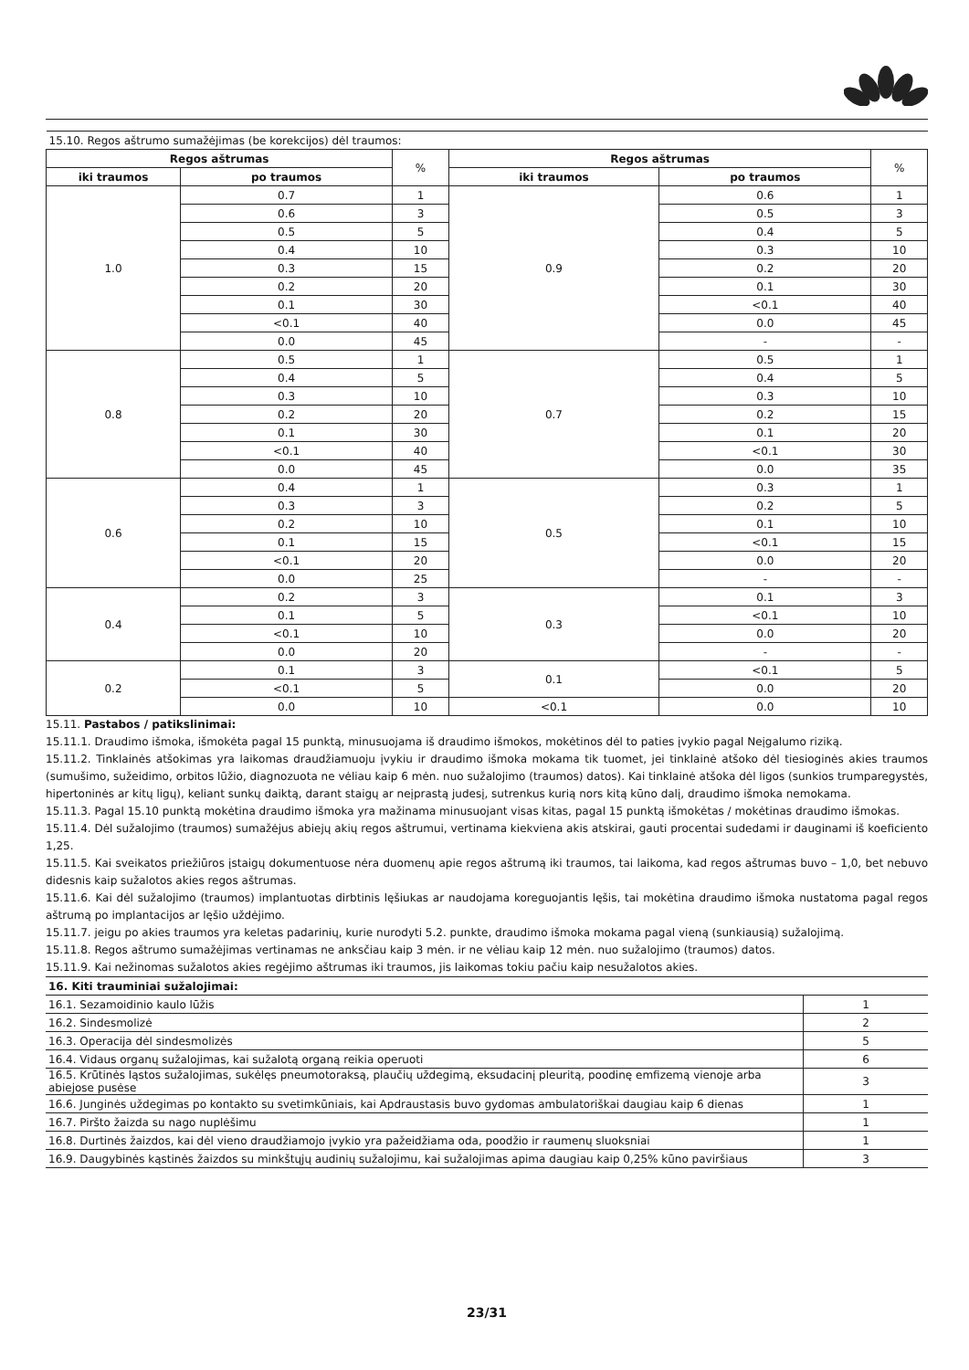| 15.10. Regos aštrumo sumažėjimas (be korekcijos) dėl traumos: | | | | | |
| Regos aštrumas | | % | Regos aštrumas | | % |
| iki traumos | po traumos | | iki traumos | po traumos | |
| 1.0 | 0.7 | 1 | 0.9 | 0.6 | 1 |
| | 0.6 | 3 | | 0.5 | 3 |
| | 0.5 | 5 | | 0.4 | 5 |
| | 0.4 | 10 | | 0.3 | 10 |
| | 0.3 | 15 | | 0.2 | 20 |
| | 0.2 | 20 | | 0.1 | 30 |
| | 0.1 | 30 | | <0.1 | 40 |
| | <0.1 | 40 | | 0.0 | 45 |
| | 0.0 | 45 | | - | - |
| 0.8 | 0.5 | 1 | 0.7 | 0.5 | 1 |
| | 0.4 | 5 | | 0.4 | 5 |
| | 0.3 | 10 | | 0.3 | 10 |
| | 0.2 | 20 | | 0.2 | 15 |
| | 0.1 | 30 | | 0.1 | 20 |
| | <0.1 | 40 | | <0.1 | 30 |
| | 0.0 | 45 | | 0.0 | 35 |
| 0.6 | 0.4 | 1 | 0.5 | 0.3 | 1 |
| | 0.3 | 3 | | 0.2 | 5 |
| | 0.2 | 10 | | 0.1 | 10 |
| | 0.1 | 15 | | <0.1 | 15 |
| | <0.1 | 20 | | 0.0 | 20 |
| | 0.0 | 25 | | - | - |
| 0.4 | 0.2 | 3 | 0.3 | 0.1 | 3 |
| | 0.1 | 5 | | <0.1 | 10 |
| | <0.1 | 10 | | 0.0 | 20 |
| | 0.0 | 20 | | - | - |
| 0.2 | 0.1 | 3 | 0.1 | <0.1 | 5 |
| | <0.1 | 5 | | 0.0 | 20 |
| | 0.0 | 10 | <0.1 | 0.0 | 10 |
15.11. Pastabos / patikslinimai:
15.11.1. Draudimo išmoka, išmokėta pagal 15 punktą, minusuojama iš draudimo išmokos, mokėtinos dėl to paties įvykio pagal Neįgalumo riziką.
15.11.2. Tinklainės atšokimas yra laikomas draudžiamuoju įvykiu ir draudimo išmoka mokama tik tuomet, jei tinklainė atšoko dėl tiesioginės akies traumos (sumušimo, sužeidimo, orbitos lūžio, diagnozuota ne vėliau kaip 6 mėn. nuo sužalojimo (traumos) datos). Kai tinklainė atšoka dėl ligos (sunkios trumparegystės, hipertoninės ar kitų ligų), keliant sunkų daiktą, darant staigų ar neįprastą judesį, sutrenkus kurią nors kitą kūno dalį, draudimo išmoka nemokama.
15.11.3. Pagal 15.10 punktą mokėtina draudimo išmoka yra mažinama minusuojant visas kitas, pagal 15 punktą išmokėtas / mokėtinas draudimo išmokas.
15.11.4. Dėl sužalojimo (traumos) sumažėjus abiejų akių regos aštrumui, vertinama kiekviena akis atskirai, gauti procentai sudedami ir dauginami iš koeficiento 1,25.
15.11.5. Kai sveikatos priežiūros įstaigų dokumentuose nėra duomenų apie regos aštrumą iki traumos, tai laikoma, kad regos aštrumas buvo – 1,0, bet nebuvo didesnis kaip sužalotos akies regos aštrumas.
15.11.6. Kai dėl sužalojimo (traumos) implantuotas dirbtinis lęšiukas ar naudojama koreguojantis lęšis, tai mokėtina draudimo išmoka nustatoma pagal regos aštrumą po implantacijos ar lęšio uždėjimo.
15.11.7. jeigu po akies traumos yra keletas padarinių, kurie nurodyti 5.2. punkte, draudimo išmoka mokama pagal vieną (sunkiausią) sužalojimą.
15.11.8. Regos aštrumo sumažėjimas vertinamas ne anksčiau kaip 3 mėn. ir ne vėliau kaip 12 mėn. nuo sužalojimo (traumos) datos.
15.11.9. Kai nežinomas sužalotos akies regėjimo aštrumas iki traumos, jis laikomas tokiu pačiu kaip nesužalotos akies.
| 16. Kiti trauminiai sužalojimai: | |
| 16.1. Sezamoidinio kaulo lūžis | 1 |
| 16.2. Sindesmolizė | 2 |
| 16.3. Operacija dėl sindesmolizės | 5 |
| 16.4. Vidaus organų sužalojimas, kai sužalotą organą reikia operuoti | 6 |
| 16.5. Krūtinės ląstos sužalojimas, sukėlęs pneumotoraksą, plaučių uždegimą, eksudacinį pleuritą, poodinę emfizemą vienoje arba abiejose pusėse | 3 |
| 16.6. Junginės uždegimas po kontakto su svetimkūniais, kai Apdraustasis buvo gydomas ambulatoriškai daugiau kaip 6 dienas | 1 |
| 16.7. Piršto žaizda su nago nuplėšimu | 1 |
| 16.8. Durtinės žaizdos, kai dėl vieno draudžiamojo įvykio yra pažeidžiama oda, poodžio ir raumenų sluoksniai | 1 |
| 16.9. Daugybinės kąstinės žaizdos su minkštųjų audinių sužalojimu, kai sužalojimas apima daugiau kaip 0,25% kūno paviršiaus | 3 |
23/31